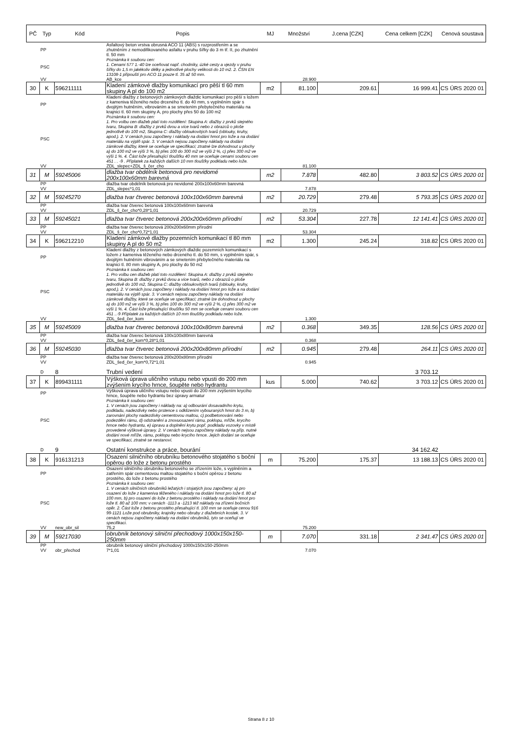| PČ | Typ | Kód | Popis | MJ | Množství | J.cena [CZK] | Cena celkem [CZK] | Cenová soustava |
| --- | --- | --- | --- | --- | --- | --- | --- | --- |
| | PP | | Asfaltový beton vrstva obrusná ACO 11 (ABS) s rozprostřením a se zhutněním z nemodifikovaného asfaltu v pruhu šířky do 3 m tř. II, po zhutnění tl. 50 mm | | | | | |
| | PSC | | Poznámka k souboru cen: 1. Cenami 577 1.-40 lze oceňovat např. chodníky, úzké cesty a vjezdy v pruhu šířky do 1,5 m jakékoliv délky a jednotlivé plochy velikosti do 10 m2. 2. ČSN EN 13108-1 připouští pro ACO 11 pouze tl. 35 až 50 mm. | | | | | |
| | VV | | AB_kce | | 28.900 | | | |
| 30 | K | 596211111 | Kladení zámkové dlažby komunikací pro pěší tl 60 mm skupiny A pl do 100 m2 | m2 | 81.100 | 209.61 | 16 999.41 | CS ÚRS 2020 01 |
| | PP | | Kladení dlažby z betonových zámkových dlaždic komunikací pro pěší s ložem z kameniva těženého nebo drceného tl. do 40 mm, s vyplněním spár s dvojitým hutněním, vibrováním a se smetením přebytečného materiálu na krajnici tl. 60 mm skupiny A, pro plochy přes 50 do 100 m2 | | | | | |
| | PSC | | Poznámka k souboru cen: 1. Pro volbu cen dlažeb platí toto rozdělení: Skupina A: dlažby z prvků stejného tvaru, Skupina B: dlažby z prvků dvou a více tvarů nebo z obrazců o ploše jednotlivě do 100 m2, Skupina C: dlažby obloukovitých tvarů (oblouky, kruhy, apod.). 2. V cenách jsou započteny i náklady na dodání hmot pro lože a na dodání materiálu na výplň spár. 3. V cenách nejsou započteny náklady na dodání zámkové dlažby, které se oceňuje ve specifikaci; ztratné lze dohodnout u plochy a) do 100 m2 ve výši 3 %, b) přes 100 do 300 m2 ve výši 2 %, c) přes 300 m2 ve výši 1 %. 4. Část lože přesahující tloušťku 40 mm se oceňuje cenami souboru cen 451 . . -9 . Příplatek za každých dalších 10 mm tloušťky podkladu nebo lože. | | | | | |
| | VV | | ZDL_slepec+ZDL_š_čer_cho | | 81.100 | | | |
| 31 | M | 59245006 | dlažba tvar obdélník betonová pro nevidomé 200x100x60mm barevná | m2 | 7.878 | 482.80 | 3 803.52 | CS ÚRS 2020 01 |
| | PP | | dlažba tvar obdélník betonová pro nevidomé 200x100x60mm barevná | | | | | |
| | VV | | ZDL_slepec*1,01 | | 7.878 | | | |
| 32 | M | 59245270 | dlažba tvar čtverec betonová 100x100x60mm barevná | m2 | 20.729 | 279.48 | 5 793.35 | CS ÚRS 2020 01 |
| | PP | | dlažba tvar čtverec betonová 100x100x60mm barevná | | | | | |
| | VV | | ZDL_š_čer_cho*0,28*1,01 | | 20.729 | | | |
| 33 | M | 59245021 | dlažba tvar čtverec betonová 200x200x60mm přírodní | m2 | 53.304 | 227.78 | 12 141.41 | CS ÚRS 2020 01 |
| | PP | | dlažba tvar čtverec betonová 200x200x60mm přírodní | | | | | |
| | VV | | ZDL_š_čer_cho*0,72*1,01 | | 53.304 | | | |
| 34 | K | 596212210 | Kladení zámkové dlažby pozemních komunikací tl 80 mm skupiny A pl do 50 m2 | m2 | 1.300 | 245.24 | 318.82 | CS ÚRS 2020 01 |
| | PP | | Kladení dlažby z betonových zámkových dlaždic pozemních komunikací s ložem z kameniva těženého nebo drceného tl. do 50 mm, s vyplněním spár, s dvojitým hutněním vibrováním a se smetením přebytečného materiálu na krajnici tl. 80 mm skupiny A, pro plochy do 50 m2 | | | | | |
| | PSC | | Poznámka k souboru cen: 1. Pro volbu cen dlažeb platí toto rozdělení: Skupina A: dlažby z prvků stejného tvaru, Skupina B: dlažby z prvků dvou a více tvarů, nebo z obrazců o ploše jednotlivě do 100 m2, Skupina C: dlažby obloukovitých tvarů (oblouky, kruhy, apod.). 2. V cenách jsou započteny i náklady na dodání hmot pro lože a na dodání materiálu na výplň spár. 3. V cenách nejsou započteny náklady na dodání zámkové dlažby, které se oceňuje ve specifikaci; ztratné lze dohodnout u plochy a) do 100 m2 ve výši 3 %, b) přes 100 do 300 m2 ve výši 2 %, c) přes 300 m2 ve výši 1 %. 4. Část lože přesahující tloušťku 50 mm se oceňuje cenami souboru cen 451 ..-9 Příplatek za každých dalších 10 mm tloušťky podkladu nebo lože. | | | | | |
| | VV | | ZDL_šed_čer_kom | | 1.300 | | | |
| 35 | M | 59245009 | dlažba tvar čtverec betonová 100x100x80mm barevná | m2 | 0.368 | 349.35 | 128.56 | CS ÚRS 2020 01 |
| | PP | | dlažba tvar čtverec betonová 100x100x80mm barevná | | | | | |
| | VV | | ZDL_šed_čer_kom*0,28*1,01 | | 0.368 | | | |
| 36 | M | 59245030 | dlažba tvar čtverec betonová 200x200x80mm přírodní | m2 | 0.945 | 279.48 | 264.11 | CS ÚRS 2020 01 |
| | PP | | dlažba tvar čtverec betonová 200x200x80mm přírodní | | | | | |
| | VV | | ZDL_šed_čer_kom*0,72*1,01 | | 0.945 | | | |
| | D | 8 | Trubní vedení | | | | 3 703.12 | |
| 37 | K | 899431111 | Výšková úprava uličního vstupu nebo vpusti do 200 mm zvýšením krycího hrnce, šoupěte nebo hydrantu | kus | 5.000 | 740.62 | 3 703.12 | CS ÚRS 2020 01 |
| | PP | | Výšková úprava uličního vstupu nebo vpusti do 200 mm zvýšením krycího hrnce, šoupěte nebo hydrantu bez úpravy armatur | | | | | |
| | PSC | | Poznámka k souboru cen: 1. V cenách jsou započteny i náklady na: a) odbourání dosavadního krytu, podkladu, nadezdívky nebo prstence s odklizením vybouraných hmot do 3 m, b) zarovnání plochy nadezdívky cementovou maltou, c) podbetonování nebo podezdění rámu, d) odstranění a znovuosazení rámu, poklopu, mříže, krycího hrnce nebo hydrantu, e) úpravu a doplnění krytu popř. podkladu vozovky v místě provedené výškové úpravy. 2. V cenách nejsou započteny náklady na příp. nutné dodání nové mříže, rámu, poklopu nebo krycího hrnce. Jejich dodání se oceňuje ve specifikaci, ztratné se nestanoví. | | | | | |
| | D | 9 | Ostatní konstrukce a práce, bourání | | | | 34 162.42 | |
| 38 | K | 916131213 | Osazení silničního obrubníku betonového stojatého s boční opěrou do lože z betonu prostého | m | 75.200 | 175.37 | 13 188.13 | CS ÚRS 2020 01 |
| | PP | | Osazení silničního obrubníku betonového se zřízením lože, s vyplněním a zatřením spár cementovou maltou stojatého s boční opěrou z betonu prostého, do lože z betonu prostého | | | | | |
| | PSC | | Poznámka k souboru cen: 1. V cenách silničních obrubníků ležatých i stojatých jsou započteny: a) pro osazení do lože z kameniva těženého i náklady na dodání hmot pro lože tl. 80 až 100 mm, b) pro osazení do lože z betonu prostého i náklady na dodání hmot pro lože tl. 80 až 100 mm; v cenách -1113 a -1213 též náklady na zřízení bočních opěr. 2. Část lože z betonu prostého přesahující tl. 100 mm se oceňuje cenou 916 99-1121 Lože pod obrubníky, krajníky nebo obruby z dlažebních kostek. 3. V cenách nejsou započteny náklady na dodání obrubníků, tyto se oceňují ve specifikaci. | | | | | |
| | VV | new_obr_sil | 75,2 | | 75.200 | | | |
| 39 | M | 59217030 | obrubník betonový silniční přechodový 1000x150x150-250mm | m | 7.070 | 331.18 | 2 341.47 | CS ÚRS 2020 01 |
| | PP | | obrubník betonový silniční přechodový 1000x150x150-250mm | | | | | |
| | VV | obr_přechod | 7*1,01 | | 7.070 | | | |
Strana 8 z 10